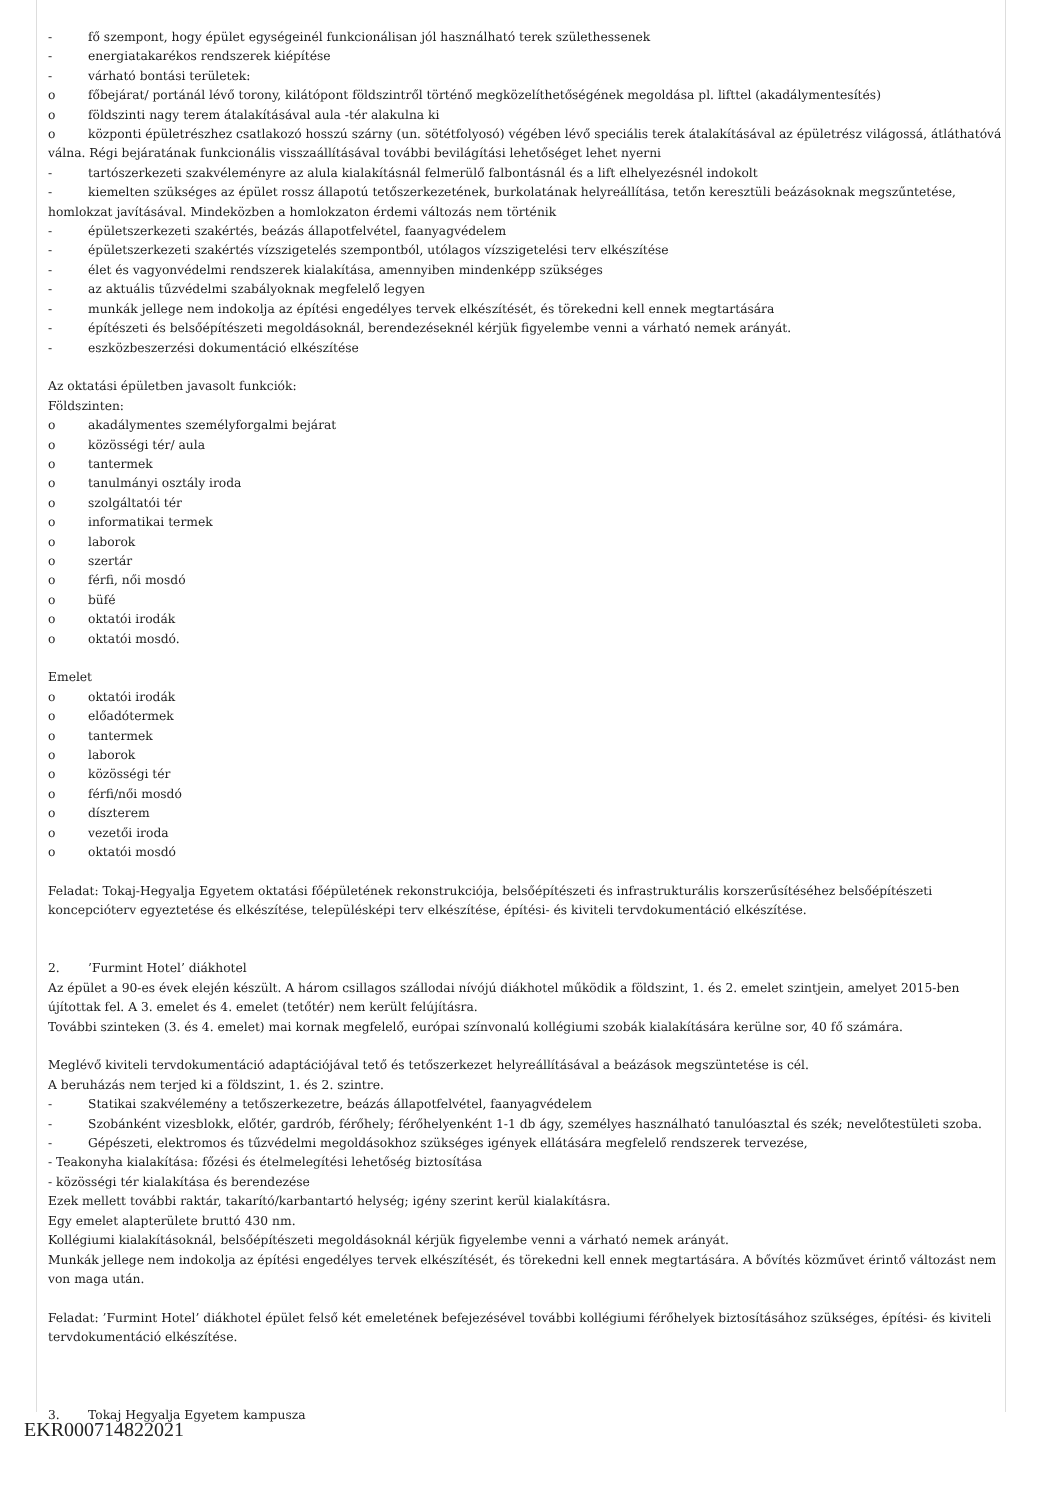- fő szempont, hogy épület egységeinél funkcionálisan jól használható terek születhessenek
- energiatakarékos rendszerek kiépítése
- várható bontási területek:
o főbejárat/ portánál lévő torony, kilátópont földszintről történő megközelíthetőségének megoldása pl. lifttel (akadálymentesítés)
o földszinti nagy terem átalakításával aula -tér alakulna ki
o központi épületrészhez csatlakozó hosszú szárny (un. sötétfolyosó) végében lévő speciális terek átalakításával az épületrész világossá, átláthatóvá válna. Régi bejáratának funkcionális visszaállításával további bevilágítási lehetőséget lehet nyerni
- tartószerkezeti szakvéleményre az alula kialakításnál felmerülő falbontásnál és a lift elhelyezésnél indokolt
- kiemelten szükséges az épület rossz állapotú tetőszerkezetének, burkolatának helyreállítása, tetőn keresztüli beázásoknak megszűntetése, homlokzat javításával. Mindeközben a homlokzaton érdemi változás nem történik
- épületszerkezeti szakértés, beázás állapotfelvétel, faanyagvédelem
- épületszerkezeti szakértés vízszigetelés szempontból, utólagos vízszigetelési terv elkészítése
- élet és vagyonvédelmi rendszerek kialakítása, amennyiben mindenképp szükséges
- az aktuális tűzvédelmi szabályoknak megfelelő legyen
- munkák jellege nem indokolja az építési engedélyes tervek elkészítését, és törekedni kell ennek megtartására
- építészeti és belsőépítészeti megoldásoknál, berendezéseknél kérjük figyelembe venni a várható nemek arányát.
- eszközbeszerzési dokumentáció elkészítése
Az oktatási épületben javasolt funkciók:
Földszinten:
o akadálymentes személyforgalmi bejárat
o közösségi tér/ aula
o tantermek
o tanulmányi osztály iroda
o szolgáltatói tér
o informatikai termek
o laborok
o szertár
o férfi, női mosdó
o büfé
o oktatói irodák
o oktatói mosdó.
Emelet
o oktatói irodák
o előadótermek
o tantermek
o laborok
o közösségi tér
o férfi/női mosdó
o díszterem
o vezetői iroda
o oktatói mosdó
Feladat: Tokaj-Hegyalja Egyetem oktatási főépületének rekonstrukciója, belsőépítészeti és infrastrukturális korszerűsítéséhez belsőépítészeti koncepcióterv egyeztetése és elkészítése, településképi terv elkészítése, építési- és kiviteli tervdokumentáció elkészítése.
2.’Furmint Hotel’ diákhotel
Az épület a 90-es évek elején készült. A három csillagos szállodai nívójú diákhotel működik a földszint, 1. és 2. emelet szintjein, amelyet 2015-ben újítottak fel. A 3. emelet és 4. emelet (tetőtér) nem került felújításra.
További szinteken (3. és 4. emelet) mai kornak megfelelő, európai színvonalú kollégiumi szobák kialakítására kerülne sor, 40 fő számára.
Meglévő kiviteli tervdokumentáció adaptációjával tető és tetőszerkezet helyreállításával a beázások megszüntetése is cél.
A beruházás nem terjed ki a földszint, 1. és 2. szintre.
- Statikai szakvélemény a tetőszerkezetre, beázás állapotfelvétel, faanyagvédelem
- Szobánként vizesblokk, előtér, gardrób, férőhely; férőhelyenként 1-1 db ágy, személyes használható tanulóasztal és szék; nevelőtestületi szoba.
- Gépészeti, elektromos és tűzvédelmi megoldásokhoz szükséges igények ellátására megfelelő rendszerek tervezése,
- Teakonyha kialakítása: főzési és ételmelegítési lehetőség biztosítása
- közösségi tér kialakítása és berendezése
Ezek mellett további raktár, takarító/karbantartó helység; igény szerint kerül kialakításra.
Egy emelet alapterülete bruttó 430 nm.
Kollégiumi kialakításoknál, belsőépítészeti megoldásoknál kérjük figyelembe venni a várható nemek arányát.
Munkák jellege nem indokolja az építési engedélyes tervek elkészítését, és törekedni kell ennek megtartására. A bővítés közművet érintő változást nem von maga után.
Feladat: ’Furmint Hotel’ diákhotel épület felső két emeletének befejezésével további kollégiumi férőhelyek biztosításához szükséges, építési- és kiviteli tervdokumentáció elkészítése.
3. Tokaj Hegyalja Egyetem kampusza
EKR000714822021